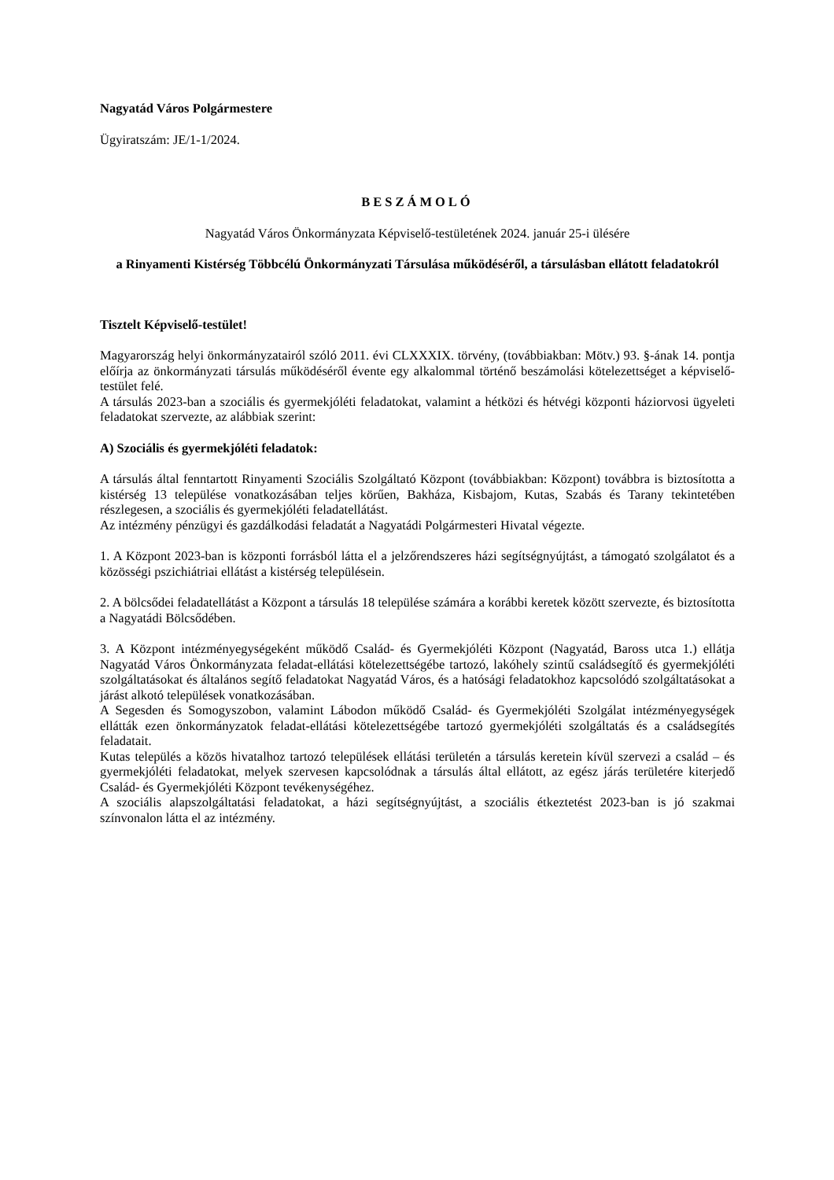Nagyatád Város Polgármestere
Ügyiratszám: JE/1-1/2024.
BESZÁMOLÓ
Nagyatád Város Önkormányzata Képviselő-testületének 2024. január 25-i ülésére
a Rinyamenti Kistérség Többcélú Önkormányzati Társulása működéséről, a társulásban ellátott feladatokról
Tisztelt Képviselő-testület!
Magyarország helyi önkormányzatairól szóló 2011. évi CLXXXIX. törvény, (továbbiakban: Mötv.) 93. §-ának 14. pontja előírja az önkormányzati társulás működéséről évente egy alkalommal történő beszámolási kötelezettséget a képviselő-testület felé.
A társulás 2023-ban a szociális és gyermekjóléti feladatokat, valamint a hétközi és hétvégi központi háziorvosi ügyeleti feladatokat szervezte, az alábbiak szerint:
A) Szociális és gyermekjóléti feladatok:
A társulás által fenntartott Rinyamenti Szociális Szolgáltató Központ (továbbiakban: Központ) továbbra is biztosította a kistérség 13 települése vonatkozásában teljes körűen, Bakháza, Kisbajom, Kutas, Szabás és Tarany tekintetében részlegesen, a szociális és gyermekjóléti feladatellátást.
Az intézmény pénzügyi és gazdálkodási feladatát a Nagyatádi Polgármesteri Hivatal végezte.
1. A Központ 2023-ban is központi forrásból látta el a jelzőrendszeres házi segítségnyújtást, a támogató szolgálatot és a közösségi pszichiátriai ellátást a kistérség településein.
2. A bölcsődei feladatellátást a Központ a társulás 18 települése számára a korábbi keretek között szervezte, és biztosította a Nagyatádi Bölcsődében.
3. A Központ intézményegységeként működő Család- és Gyermekjóléti Központ (Nagyatád, Baross utca 1.) ellátja Nagyatád Város Önkormányzata feladat-ellátási kötelezettségébe tartozó, lakóhely szintű családsegítő és gyermekjóléti szolgáltatásokat és általános segítő feladatokat Nagyatád Város, és a hatósági feladatokhoz kapcsolódó szolgáltatásokat a járást alkotó települések vonatkozásában.
A Segesden és Somogyszobon, valamint Lábodon működő Család- és Gyermekjóléti Szolgálat intézményegységek ellátták ezen önkormányzatok feladat-ellátási kötelezettségébe tartozó gyermekjóléti szolgáltatás és a családsegítés feladatait.
Kutas település a közös hivatalhoz tartozó települések ellátási területén a társulás keretein kívül szervezi a család – és gyermekjóléti feladatokat, melyek szervesen kapcsolódnak a társulás által ellátott, az egész járás területére kiterjedő Család- és Gyermekjóléti Központ tevékenységéhez.
A szociális alapszolgáltatási feladatokat, a házi segítségnyújtást, a szociális étkeztetést 2023-ban is jó szakmai színvonalon látta el az intézmény.